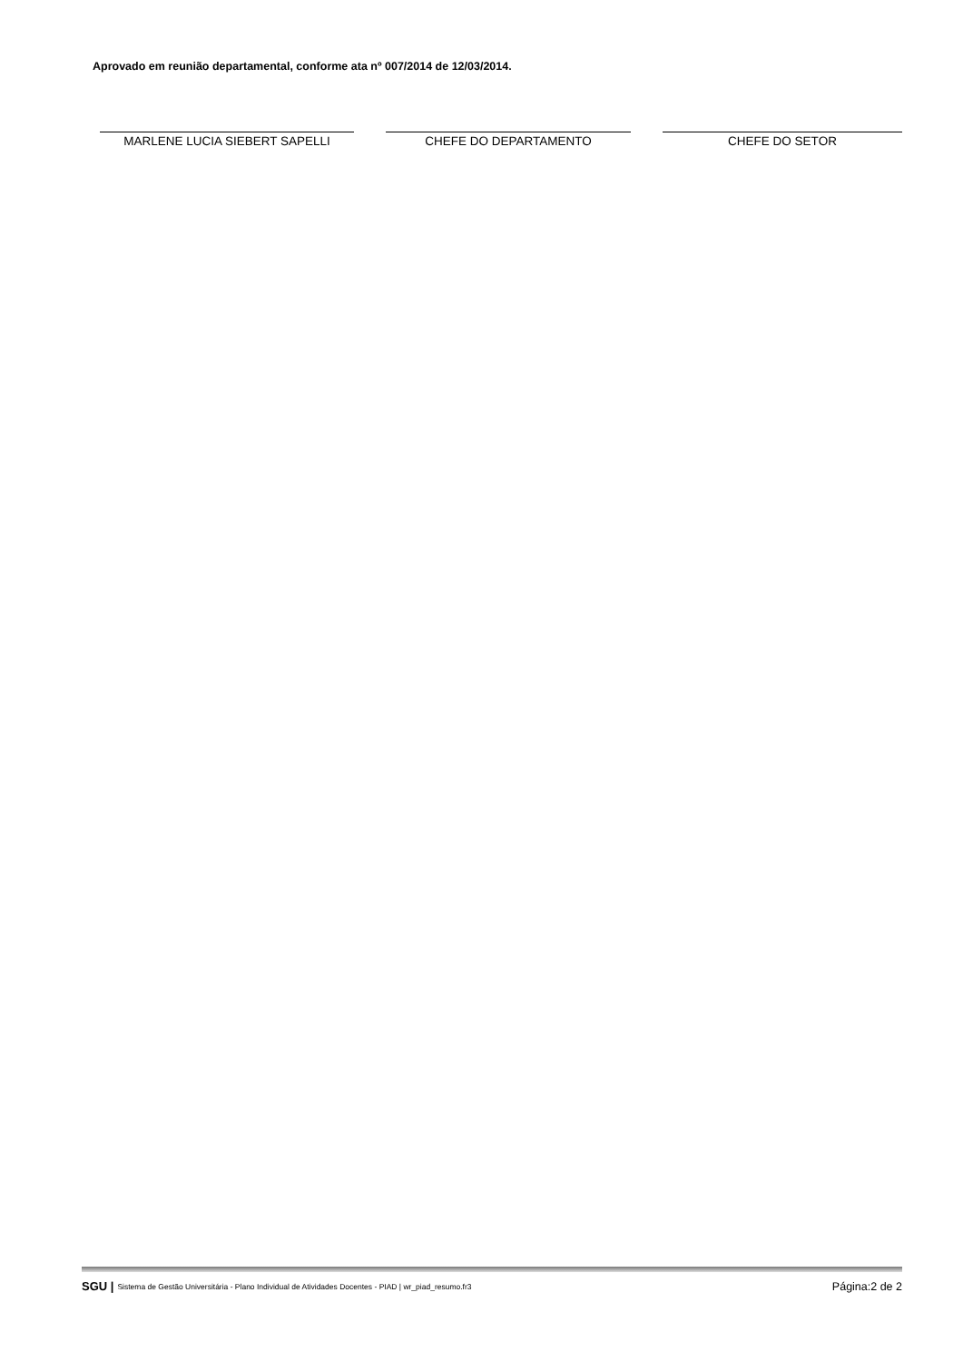Aprovado em reunião departamental, conforme ata nº 007/2014 de 12/03/2014.
MARLENE LUCIA SIEBERT SAPELLI CHEFE DO DEPARTAMENTO CHEFE DO SETOR
SGU | Sistema de Gestão Universitária - Plano Individual de Atividades Docentes - PIAD | wr_piad_resumo.fr3 Página:2 de 2